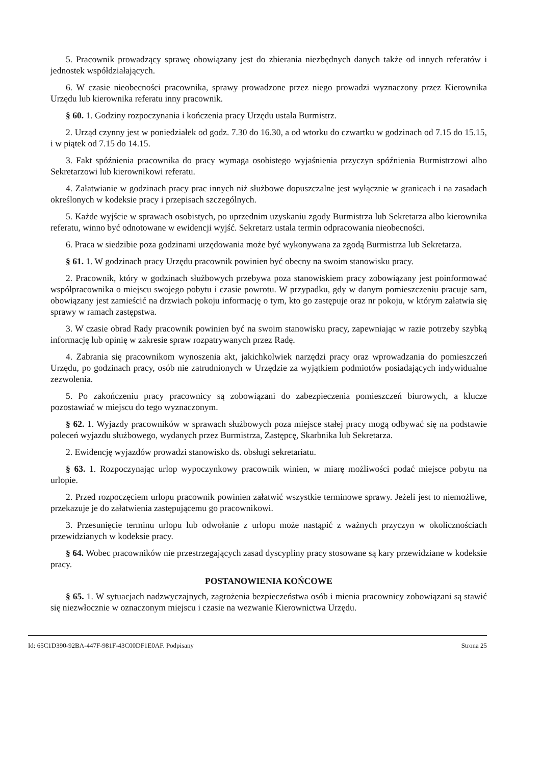5. Pracownik prowadzący sprawę obowiązany jest do zbierania niezbędnych danych także od innych referatów i jednostek współdziałających.
6. W czasie nieobecności pracownika, sprawy prowadzone przez niego prowadzi wyznaczony przez Kierownika Urzędu lub kierownika referatu inny pracownik.
§ 60. 1. Godziny rozpoczynania i kończenia pracy Urzędu ustala Burmistrz.
2. Urząd czynny jest w poniedziałek od godz. 7.30 do 16.30, a od wtorku do czwartku w godzinach od 7.15 do 15.15, i w piątek od 7.15 do 14.15.
3. Fakt spóźnienia pracownika do pracy wymaga osobistego wyjaśnienia przyczyn spóźnienia Burmistrzowi albo Sekretarzowi lub kierownikowi referatu.
4. Załatwianie w godzinach pracy prac innych niż służbowe dopuszczalne jest wyłącznie w granicach i na zasadach określonych w kodeksie pracy i przepisach szczególnych.
5. Każde wyjście w sprawach osobistych, po uprzednim uzyskaniu zgody Burmistrza lub Sekretarza albo kierownika referatu, winno być odnotowane w ewidencji wyjść. Sekretarz ustala termin odpracowania nieobecności.
6. Praca w siedzibie poza godzinami urzędowania może być wykonywana za zgodą Burmistrza lub Sekretarza.
§ 61. 1. W godzinach pracy Urzędu pracownik powinien być obecny na swoim stanowisku pracy.
2. Pracownik, który w godzinach służbowych przebywa poza stanowiskiem pracy zobowiązany jest poinformować współpracownika o miejscu swojego pobytu i czasie powrotu. W przypadku, gdy w danym pomieszczeniu pracuje sam, obowiązany jest zamieścić na drzwiach pokoju informację o tym, kto go zastępuje oraz nr pokoju, w którym załatwia się sprawy w ramach zastępstwa.
3. W czasie obrad Rady pracownik powinien być na swoim stanowisku pracy, zapewniając w razie potrzeby szybką informację lub opinię w zakresie spraw rozpatrywanych przez Radę.
4. Zabrania się pracownikom wynoszenia akt, jakichkolwiek narzędzi pracy oraz wprowadzania do pomieszczeń Urzędu, po godzinach pracy, osób nie zatrudnionych w Urzędzie za wyjątkiem podmiotów posiadających indywidualne zezwolenia.
5. Po zakończeniu pracy pracownicy są zobowiązani do zabezpieczenia pomieszczeń biurowych, a klucze pozostawiać w miejscu do tego wyznaczonym.
§ 62. 1. Wyjazdy pracowników w sprawach służbowych poza miejsce stałej pracy mogą odbywać się na podstawie poleceń wyjazdu służbowego, wydanych przez Burmistrza, Zastępcę, Skarbnika lub Sekretarza.
2. Ewidencję wyjazdów prowadzi stanowisko ds. obsługi sekretariatu.
§ 63. 1. Rozpoczynając urlop wypoczynkowy pracownik winien, w miarę możliwości podać miejsce pobytu na urlopie.
2. Przed rozpoczęciem urlopu pracownik powinien załatwić wszystkie terminowe sprawy. Jeżeli jest to niemożliwe, przekazuje je do załatwienia zastępującemu go pracownikowi.
3. Przesunięcie terminu urlopu lub odwołanie z urlopu może nastąpić z ważnych przyczyn w okolicznościach przewidzianych w kodeksie pracy.
§ 64. Wobec pracowników nie przestrzegających zasad dyscypliny pracy stosowane są kary przewidziane w kodeksie pracy.
POSTANOWIENIA KOŃCOWE
§ 65. 1. W sytuacjach nadzwyczajnych, zagrożenia bezpieczeństwa osób i mienia pracownicy zobowiązani są stawić się niezwłocznie w oznaczonym miejscu i czasie na wezwanie Kierownictwa Urzędu.
Id: 65C1D390-92BA-447F-981F-43C00DF1E0AF. Podpisany Strona 25